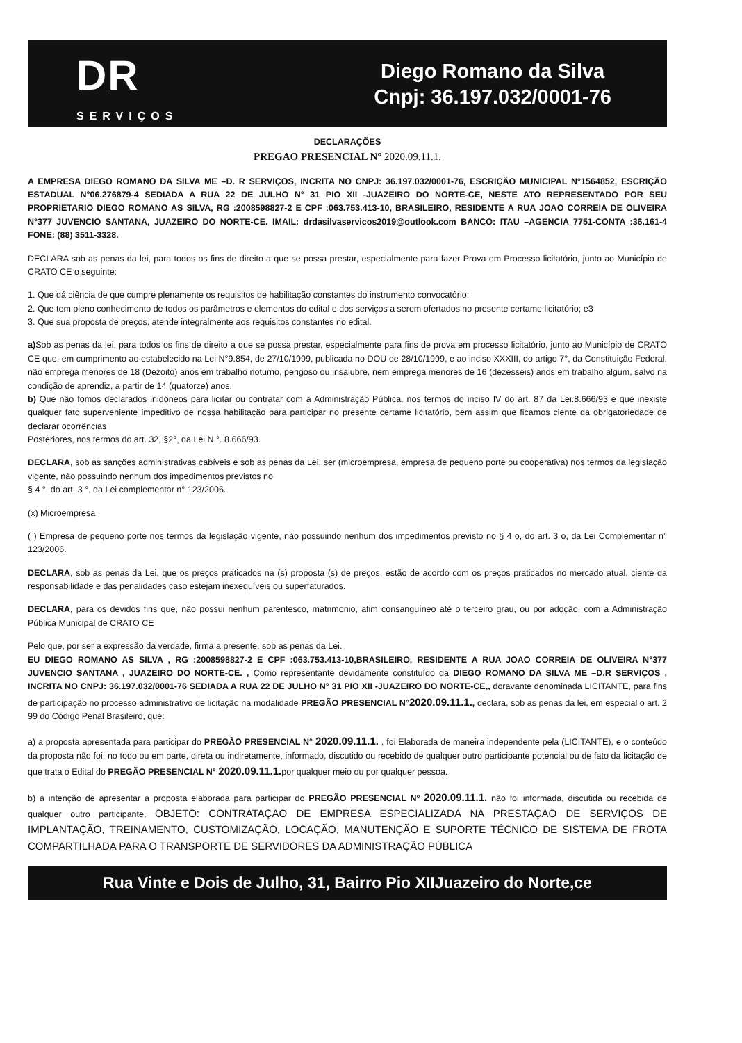DR
SERVIÇOS
Diego Romano da Silva
Cnpj: 36.197.032/0001-76
DECLARAÇÕES
PREGAO PRESENCIAL N° 2020.09.11.1.
A EMPRESA DIEGO ROMANO DA SILVA ME –D. R SERVIÇOS, INCRITA NO CNPJ: 36.197.032/0001-76, ESCRIÇÃO MUNICIPAL N°1564852, ESCRIÇÃO ESTADUAL N°06.276879-4 SEDIADA A RUA 22 DE JULHO N° 31 PIO XII -JUAZEIRO DO NORTE-CE, NESTE ATO REPRESENTADO POR SEU PROPRIETARIO DIEGO ROMANO AS SILVA, RG :2008598827-2 E CPF :063.753.413-10, BRASILEIRO, RESIDENTE A RUA JOAO CORREIA DE OLIVEIRA N°377 JUVENCIO SANTANA, JUAZEIRO DO NORTE-CE. IMAIL: drdasilvaservicos2019@outlook.com BANCO: ITAU –AGENCIA 7751-CONTA :36.161-4 FONE: (88) 3511-3328.
DECLARA sob as penas da lei, para todos os fins de direito a que se possa prestar, especialmente para fazer Prova em Processo licitatório, junto ao Município de CRATO CE o seguinte:
1. Que dá ciência de que cumpre plenamente os requisitos de habilitação constantes do instrumento convocatório;
2. Que tem pleno conhecimento de todos os parâmetros e elementos do edital e dos serviços a serem ofertados no presente certame licitatório; e3
3. Que sua proposta de preços, atende integralmente aos requisitos constantes no edital.
a) Sob as penas da lei, para todos os fins de direito a que se possa prestar, especialmente para fins de prova em processo licitatório, junto ao Município de CRATO CE que, em cumprimento ao estabelecido na Lei N°9.854, de 27/10/1999, publicada no DOU de 28/10/1999, e ao inciso XXXIII, do artigo 7°, da Constituição Federal, não emprega menores de 18 (Dezoito) anos em trabalho noturno, perigoso ou insalubre, nem emprega menores de 16 (dezesseis) anos em trabalho algum, salvo na condição de aprendiz, a partir de 14 (quatorze) anos.
b) Que não fomos declarados inidôneos para licitar ou contratar com a Administração Pública, nos termos do inciso IV do art. 87 da Lei.8.666/93 e que inexiste qualquer fato superveniente impeditivo de nossa habilitação para participar no presente certame licitatório, bem assim que ficamos ciente da obrigatoriedade de declarar ocorrências
Posteriores, nos termos do art. 32, §2°, da Lei N °. 8.666/93.
DECLARA, sob as sanções administrativas cabíveis e sob as penas da Lei, ser (microempresa, empresa de pequeno porte ou cooperativa) nos termos da legislação vigente, não possuindo nenhum dos impedimentos previstos no
§ 4 °, do art. 3 °, da Lei complementar n° 123/2006.
(x) Microempresa
( ) Empresa de pequeno porte nos termos da legislação vigente, não possuindo nenhum dos impedimentos previsto no § 4 o, do art. 3 o, da Lei Complementar n° 123/2006.
DECLARA, sob as penas da Lei, que os preços praticados na (s) proposta (s) de preços, estão de acordo com os preços praticados no mercado atual, ciente da responsabilidade e das penalidades caso estejam inexequíveis ou superfaturados.
DECLARA, para os devidos fins que, não possui nenhum parentesco, matrimonio, afim consanguíneo até o terceiro grau, ou por adoção, com a Administração Pública Municipal de CRATO CE
Pelo que, por ser a expressão da verdade, firma a presente, sob as penas da Lei.
EU DIEGO ROMANO AS SILVA , RG :2008598827-2 E CPF :063.753.413-10,BRASILEIRO, RESIDENTE A RUA JOAO CORREIA DE OLIVEIRA N°377 JUVENCIO SANTANA , JUAZEIRO DO NORTE-CE. , Como representante devidamente constituído da DIEGO ROMANO DA SILVA ME –D.R SERVIÇOS , INCRITA NO CNPJ: 36.197.032/0001-76 SEDIADA A RUA 22 DE JULHO N° 31 PIO XII -JUAZEIRO DO NORTE-CE,, doravante denominada LICITANTE, para fins de participação no processo administrativo de licitação na modalidade PREGÃO PRESENCIAL N°2020.09.11.1., declara, sob as penas da lei, em especial o art. 2 99 do Código Penal Brasileiro, que:
a) a proposta apresentada para participar do PREGÃO PRESENCIAL N° 2020.09.11.1. , foi Elaborada de maneira independente pela (LICITANTE), e o conteúdo da proposta não foi, no todo ou em parte, direta ou indiretamente, informado, discutido ou recebido de qualquer outro participante potencial ou de fato da licitação de que trata o Edital do PREGÃO PRESENCIAL N° 2020.09.11.1. por qualquer meio ou por qualquer pessoa.
b) a intenção de apresentar a proposta elaborada para participar do PREGÃO PRESENCIAL N° 2020.09.11.1. não foi informada, discutida ou recebida de qualquer outro participante, OBJETO: CONTRATAÇAO DE EMPRESA ESPECIALIZADA NA PRESTAÇAO DE SERVIÇOS DE IMPLANTAÇÃO, TREINAMENTO, CUSTOMIZAÇÃO, LOCAÇÃO, MANUTENÇÃO E SUPORTE TÉCNICO DE SISTEMA DE FROTA COMPARTILHADA PARA O TRANSPORTE DE SERVIDORES DA ADMINISTRAÇÃO PÚBLICA
Rua Vinte e Dois de Julho, 31, Bairro Pio XIIJuazeiro do Norte,ce